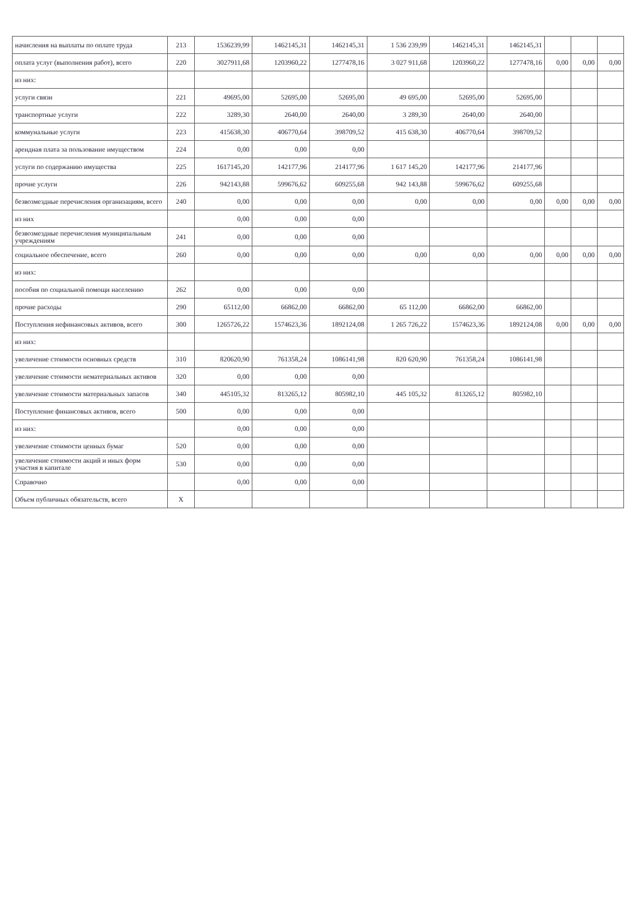| начисления на выплаты по оплате труда | 213 | 1536239,99 | 1462145,31 | 1462145,31 | 1 536 239,99 | 1462145,31 | 1462145,31 | | | |
| оплата услуг (выполнения работ), всего | 220 | 3027911,68 | 1203960,22 | 1277478,16 | 3 027 911,68 | 1203960,22 | 1277478,16 | 0,00 | 0,00 | 0,00 |
| из них: | | | | | | | | | | |
| услуги связи | 221 | 49695,00 | 52695,00 | 52695,00 | 49 695,00 | 52695,00 | 52695,00 | | | |
| транспортные услуги | 222 | 3289,30 | 2640,00 | 2640,00 | 3 289,30 | 2640,00 | 2640,00 | | | |
| коммунальные услуги | 223 | 415638,30 | 406770,64 | 398709,52 | 415 638,30 | 406770,64 | 398709,52 | | | |
| арендная плата за пользование имуществом | 224 | 0,00 | 0,00 | 0,00 | | | | | | |
| услуги по содержанию имущества | 225 | 1617145,20 | 142177,96 | 214177,96 | 1 617 145,20 | 142177,96 | 214177,96 | | | |
| прочие услуги | 226 | 942143,88 | 599676,62 | 609255,68 | 942 143,88 | 599676,62 | 609255,68 | | | |
| безвозмездные перечисления организациям, всего | 240 | 0,00 | 0,00 | 0,00 | 0,00 | 0,00 | 0,00 | 0,00 | 0,00 | 0,00 |
| из них | | 0,00 | 0,00 | 0,00 | | | | | | |
| безвозмездные перечисления муниципальным учреждениям | 241 | 0,00 | 0,00 | 0,00 | | | | | | |
| социальное обеспечение, всего | 260 | 0,00 | 0,00 | 0,00 | 0,00 | 0,00 | 0,00 | 0,00 | 0,00 | 0,00 |
| из них: | | | | | | | | | | |
| пособия по социальной помощи населению | 262 | 0,00 | 0,00 | 0,00 | | | | | | |
| прочие расходы | 290 | 65112,00 | 66862,00 | 66862,00 | 65 112,00 | 66862,00 | 66862,00 | | | |
| Поступления нефинансовых активов, всего | 300 | 1265726,22 | 1574623,36 | 1892124,08 | 1 265 726,22 | 1574623,36 | 1892124,08 | 0,00 | 0,00 | 0,00 |
| из них: | | | | | | | | | | |
| увеличение стоимости основных средств | 310 | 820620,90 | 761358,24 | 1086141,98 | 820 620,90 | 761358,24 | 1086141,98 | | | |
| увеличение стоимости нематериальных активов | 320 | 0,00 | 0,00 | 0,00 | | | | | | |
| увеличение стоимости материальных запасов | 340 | 445105,32 | 813265,12 | 805982,10 | 445 105,32 | 813265,12 | 805982,10 | | | |
| Поступление финансовых активов, всего | 500 | 0,00 | 0,00 | 0,00 | | | | | | |
| из них: | | 0,00 | 0,00 | 0,00 | | | | | | |
| увеличение стоимости ценных бумаг | 520 | 0,00 | 0,00 | 0,00 | | | | | | |
| увеличение стоимости акций и иных форм участия в капитале | 530 | 0,00 | 0,00 | 0,00 | | | | | | |
| Справочно | | 0,00 | 0,00 | 0,00 | | | | | | |
| Объем публичных обязательств, всего | X | | | | | | | | | |